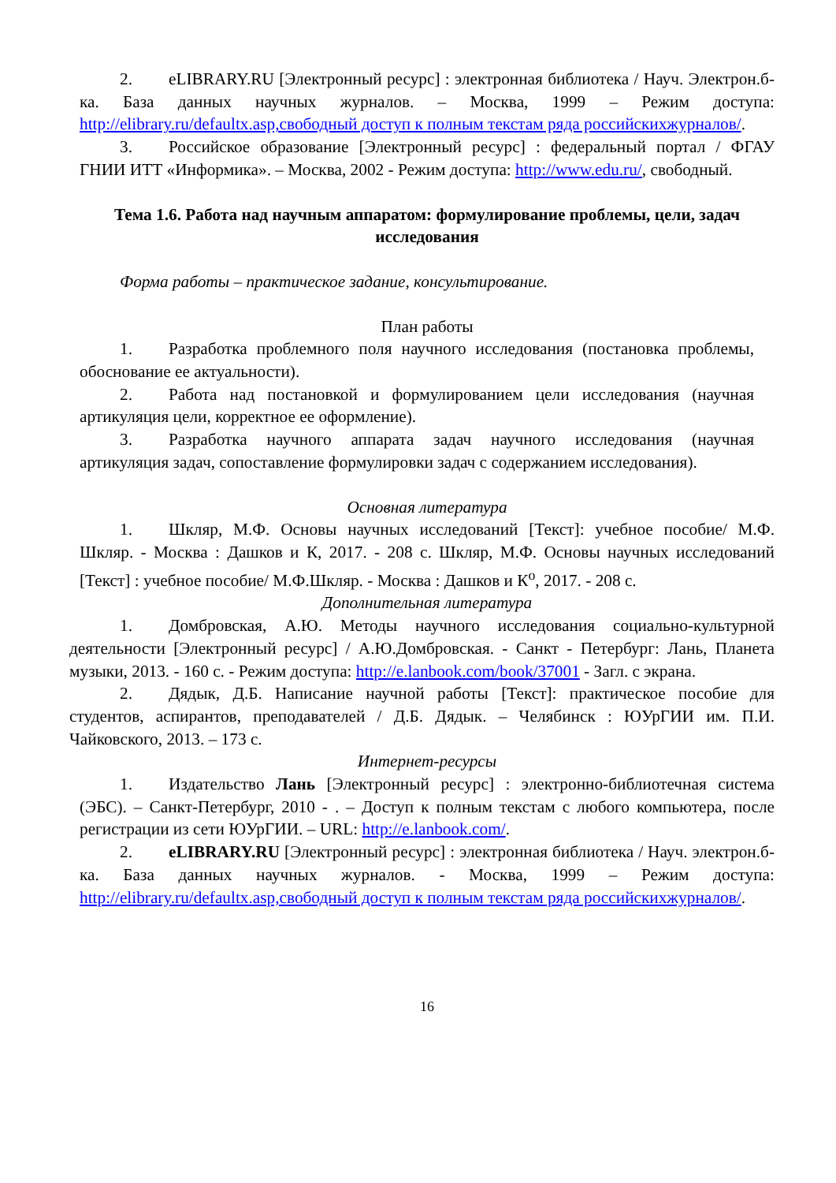2. eLIBRARY.RU [Электронный ресурс] : электронная библиотека / Науч. Электрон.б-ка. База данных научных журналов. – Москва, 1999 – Режим доступа: http://elibrary.ru/defaultx.asp,свободный доступ к полным текстам ряда российскихжурналов/.
3. Российское образование [Электронный ресурс] : федеральный портал / ФГАУ ГНИИ ИТТ «Информика». – Москва, 2002 - Режим доступа: http://www.edu.ru/, свободный.
Тема 1.6. Работа над научным аппаратом: формулирование проблемы, цели, задач исследования
Форма работы – практическое задание, консультирование.
План работы
1. Разработка проблемного поля научного исследования (постановка проблемы, обоснование ее актуальности).
2. Работа над постановкой и формулированием цели исследования (научная артикуляция цели, корректное ее оформление).
3. Разработка научного аппарата задач научного исследования (научная артикуляция задач, сопоставление формулировки задач с содержанием исследования).
Основная литература
1. Шкляр, М.Ф. Основы научных исследований [Текст]: учебное пособие/ М.Ф. Шкляр. - Москва : Дашков и К, 2017. - 208 с. Шкляр, М.Ф. Основы научных исследований [Текст] : учебное пособие/ М.Ф.Шкляр. - Москва : Дашков и К<sup>о</sup>, 2017. - 208 с.
Дополнительная литература
1. Домбровская, А.Ю. Методы научного исследования социально-культурной деятельности [Электронный ресурс] / А.Ю.Домбровская. - Санкт - Петербург: Лань, Планета музыки, 2013. - 160 с. - Режим доступа: http://e.lanbook.com/book/37001 - Загл. с экрана.
2. Дядык, Д.Б. Написание научной работы [Текст]: практическое пособие для студентов, аспирантов, преподавателей / Д.Б. Дядык. – Челябинск : ЮУрГИИ им. П.И. Чайковского, 2013. – 173 с.
Интернет-ресурсы
1. Издательство Лань [Электронный ресурс] : электронно-библиотечная система (ЭБС). – Санкт-Петербург, 2010 - . – Доступ к полным текстам с любого компьютера, после регистрации из сети ЮУрГИИ. – URL: http://e.lanbook.com/.
2. eLIBRARY.RU [Электронный ресурс] : электронная библиотека / Науч. электрон.б-ка. База данных научных журналов. - Москва, 1999 – Режим доступа: http://elibrary.ru/defaultx.asp,свободный доступ к полным текстам ряда российскихжурналов/.
16